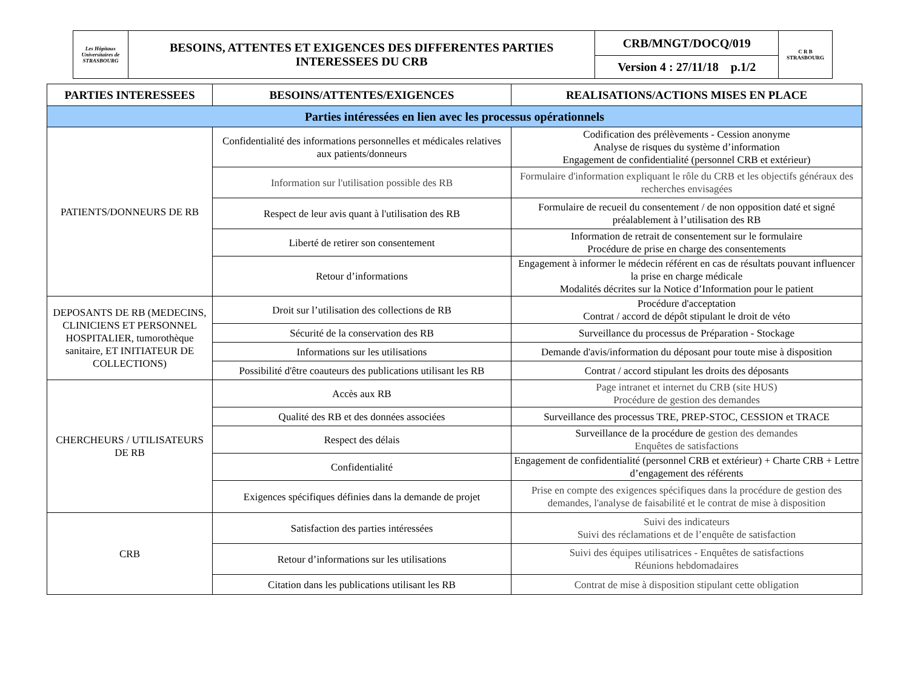| Les Hôpitaux Universitaires de STRASBOURG | BESOINS, ATTENTES ET EXIGENCES DES DIFFERENTES PARTIES INTERESSEES DU CRB | CRB/MNGT/DOCQ/019 | C R B STRASBOURG |
| | | Version 4 : 27/11/18 p.1/2 | |
| PARTIES INTERESSEES | BESOINS/ATTENTES/EXIGENCES | REALISATIONS/ACTIONS MISES EN PLACE |
| --- | --- | --- |
| Parties intéressées en lien avec les processus opérationnels | | |
| PATIENTS/DONNEURS DE RB | Confidentialité des informations personnelles et médicales relatives aux patients/donneurs | Codification des prélèvements - Cession anonyme Analyse de risques du système d’information Engagement de confidentialité (personnel CRB et extérieur) |
| | Information sur l'utilisation possible des RB | Formulaire d'information expliquant le rôle du CRB et les objectifs généraux des recherches envisagées |
| | Respect de leur avis quant à l'utilisation des RB | Formulaire de recueil du consentement / de non opposition daté et signé préalablement à l’utilisation des RB |
| | Liberté de retirer son consentement | Information de retrait de consentement sur le formulaire Procédure de prise en charge des consentements |
| | Retour d’informations | Engagement à informer le médecin référent en cas de résultats pouvant influencer la prise en charge médicale Modalités décrites sur la Notice d’Information pour le patient |
| DEPOSANTS DE RB (MEDECINS, CLINICIENS ET PERSONNEL HOSPITALIER, tumorothèque sanitaire, ET INITIATEUR DE COLLECTIONS) | Droit sur l’utilisation des collections de RB | Procédure d'acceptation Contrat / accord de dépôt stipulant le droit de véto |
| | Sécurité de la conservation des RB | Surveillance du processus de Préparation - Stockage |
| | Informations sur les utilisations | Demande d'avis/information du déposant pour toute mise à disposition |
| | Possibilité d'être coauteurs des publications utilisant les RB | Contrat / accord stipulant les droits des déposants |
| CHERCHEURS / UTILISATEURS DE RB | Accès aux RB | Page intranet et internet du CRB (site HUS) Procédure de gestion des demandes |
| | Qualité des RB et des données associées | Surveillance des processus TRE, PREP-STOC, CESSION et TRACE |
| | Respect des délais | Surveillance de la procédure de gestion des demandes Enquêtes de satisfactions |
| | Confidentialité | Engagement de confidentialité (personnel CRB et extérieur) + Charte CRB + Lettre d’engagement des référents |
| | Exigences spécifiques définies dans la demande de projet | Prise en compte des exigences spécifiques dans la procédure de gestion des demandes, l'analyse de faisabilité et le contrat de mise à disposition |
| CRB | Satisfaction des parties intéressées | Suivi des indicateurs Suivi des réclamations et de l’enquête de satisfaction |
| | Retour d’informations sur les utilisations | Suivi des équipes utilisatrices - Enquêtes de satisfactions Réunions hebdomadaires |
| | Citation dans les publications utilisant les RB | Contrat de mise à disposition stipulant cette obligation |